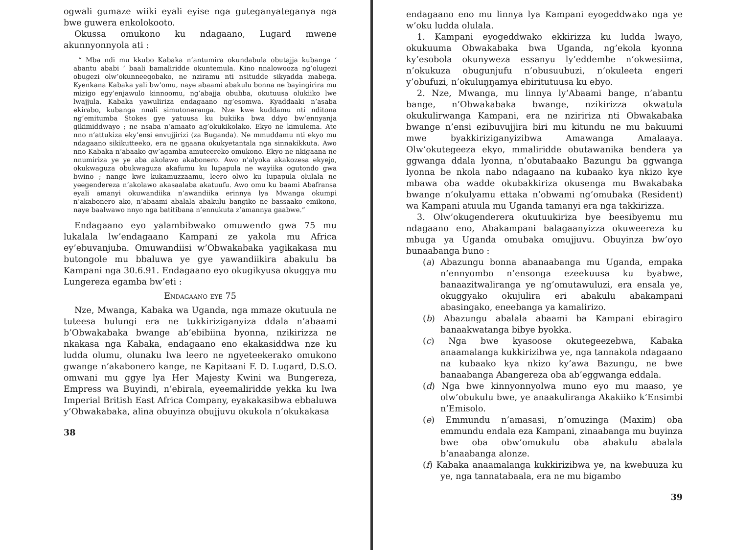ogwali gumaze wiiki eyali eyise nga guteganyateganya nga bwe guwera enkolokooto.
Okussa omukono ku ndagaano, Lugard mwene akunnyonnyola ati :
“ Mba ndi mu kkubo Kabaka n’antumira okundabula obutajja kubanga ‘ abantu ababi ’ baali bamaliridde okuntemula. Kino nnalowooza ng’olugezi obugezi olw’okunneegobako, ne nziramu nti nsitudde sikyadda mabega. Kyenkana Kabaka yali bw’omu, naye abaami abakulu bonna ne bayingirira mu mizigo egy’enjawulo kinnoomu, ng’abajja obubba, okutuusa olukiiko lwe lwajjula. Kabaka yawuliriza endagaano ng’esomwa. Kyaddaaki n’asaba ekirabo, kubanga nnali simutoneranga. Nze kwe kuddamu nti nditona ng’emitumba Stokes gye yatuusa ku bukiika bwa ddyo bw’ennyanja gikimiddwayo ; ne nsaba n’amaato ag’okukikolako. Ekyo ne kimulema. Ate nno n’attukiza eky’ensi envujjirizi (za Buganda). Ne mmuddamu nti ekyo mu ndagaano sikikutteeko, era ne ŋŋaana okukyetantala nga sinnakikkuta. Awo nno Kabaka n’abaako gw’agamba amuteereko omukono. Ekyo ne nkigaana ne nnumiriza ye ye aba akolawo akabonero. Awo n’alyoka akakozesa ekyejo, okukwaguza obukwaguza akafumu ku lupapula ne wayiika ogutondo gwa bwino ; nange kwe kukamuzzaamu, leero olwo ku lupapula olulala ne yeegendereza n’akolawo akasaalaba akatuufu. Awo omu ku baami Abafransa eyali amanyi okuwandiika n’awandiika erinnya lya Mwanga okumpi n’akabonero ako, n’abaami abalala abakulu bangiko ne bassaako emikono, naye baalwawo nnyo nga batitibana n’ennukuta z’amannya gaabwe.”
Endagaano eyo yalambibwako omuwendo gwa 75 mu lukalala lw’endagaano Kampani ze yakola mu Africa ey’ebuvanjuba. Omuwandiisi w’Obwakabaka yagikakasa mu butongole mu bbaluwa ye gye yawandiikira abakulu ba Kampani nga 30.6.91. Endagaano eyo okugikyusa okuggya mu Lungereza egamba bw’eti :
Endagaano eye 75
Nze, Mwanga, Kabaka wa Uganda, nga mmaze okutuula ne tuteesa bulungi era ne tukkiriziganyiza ddala n’abaami b’Obwakabaka bwange ab’ebibiina byonna, nzikirizza ne nkakasa nga Kabaka, endagaano eno ekakasiddwa nze ku ludda olumu, olunaku lwa leero ne ngyeteekerako omukono gwange n’akabonero kange, ne Kapitaani F. D. Lugard, D.S.O. omwani mu ggye lya Her Majesty Kwini wa Bungereza, Empress wa Buyindi, n’ebirala, eyeemaliridde yekka ku lwa Imperial British East Africa Company, eyakakasibwa ebbaluwa y’Obwakabaka, alina obuyinza obujjuvu okukola n’okukakasa
38
endagaano eno mu linnya lya Kampani eyogeddwako nga ye w’oku ludda olulala.
1. Kampani eyogeddwako ekkirizza ku ludda lwayo, okukuuma Obwakabaka bwa Uganda, ng’ekola kyonna ky’esobola okunyweza essanyu ly’eddembe n’okwesiima, n’okukuza obugunjufu n’obusuubuzi, n’okuleeta engeri y’obufuzi, n’okuluŋŋamya ebiritutuusa ku ebyo.
2. Nze, Mwanga, mu linnya ly’Abaami bange, n’abantu bange, n’Obwakabaka bwange, nzikirizza okwatula okukulirwanga Kampani, era ne nziririza nti Obwakabaka bwange n’ensi ezibuvujjira biri mu kitundu ne mu bakuumi mwe byakkiriziganyizibwa Amawanga Amalaaya. Olw’okutegeeza ekyo, mmaliridde obutawanika bendera ya ggwanga ddala lyonna, n’obutabaako Bazungu ba ggwanga lyonna be nkola nabo ndagaano na kubaako kya nkizo kye mbawa oba wadde okubakkiriza okusenga mu Bwakabaka bwange n’okulyamu ettaka n’obwami ng’omubaka (Resident) wa Kampani atuula mu Uganda tamanyi era nga takkirizza.
3. Olw’okugenderera okutuukiriza bye beesibyemu mu ndagaano eno, Abakampani balagaanyizza okuweereza ku mbuga ya Uganda omubaka omujjuvu. Obuyinza bw’oyo bunaabanga buno :
(a) Abazungu bonna abanaabanga mu Uganda, empaka n’ennyombo n’ensonga ezeekuusa ku byabwe, banaazitwaliranga ye ng’omutawuluzi, era ensala ye, okuggyako okujulira eri abakulu abakampani abasingako, eneebanga ya kamalirizo.
(b) Abazungu abalala abaami ba Kampani ebiragiro banaakwatanga bibye byokka.
(c) Nga bwe kyasoose okutegeezebwa, Kabaka anaamalanga kukkirizibwa ye, nga tannakola ndagaano na kubaako kya nkizo ky’awa Bazungu, ne bwe banaabanga Abangereza oba ab’eggwanga eddala.
(d) Nga bwe kinnyonnyolwa muno eyo mu maaso, ye olw’obukulu bwe, ye anaakuliranga Akakiiko k’Ensimbi n’Emisolo.
(e) Emmundu n’amasasi, n’omuzinga (Maxim) oba emmundu endala eza Kampani, zinaabanga mu buyinza bwe oba obw’omukulu oba abakulu abalala b’anaabanga alonze.
(f) Kabaka anaamalanga kukkirizibwa ye, na kwebuuza ku ye, nga tannatabaala, era ne mu bigambo
39